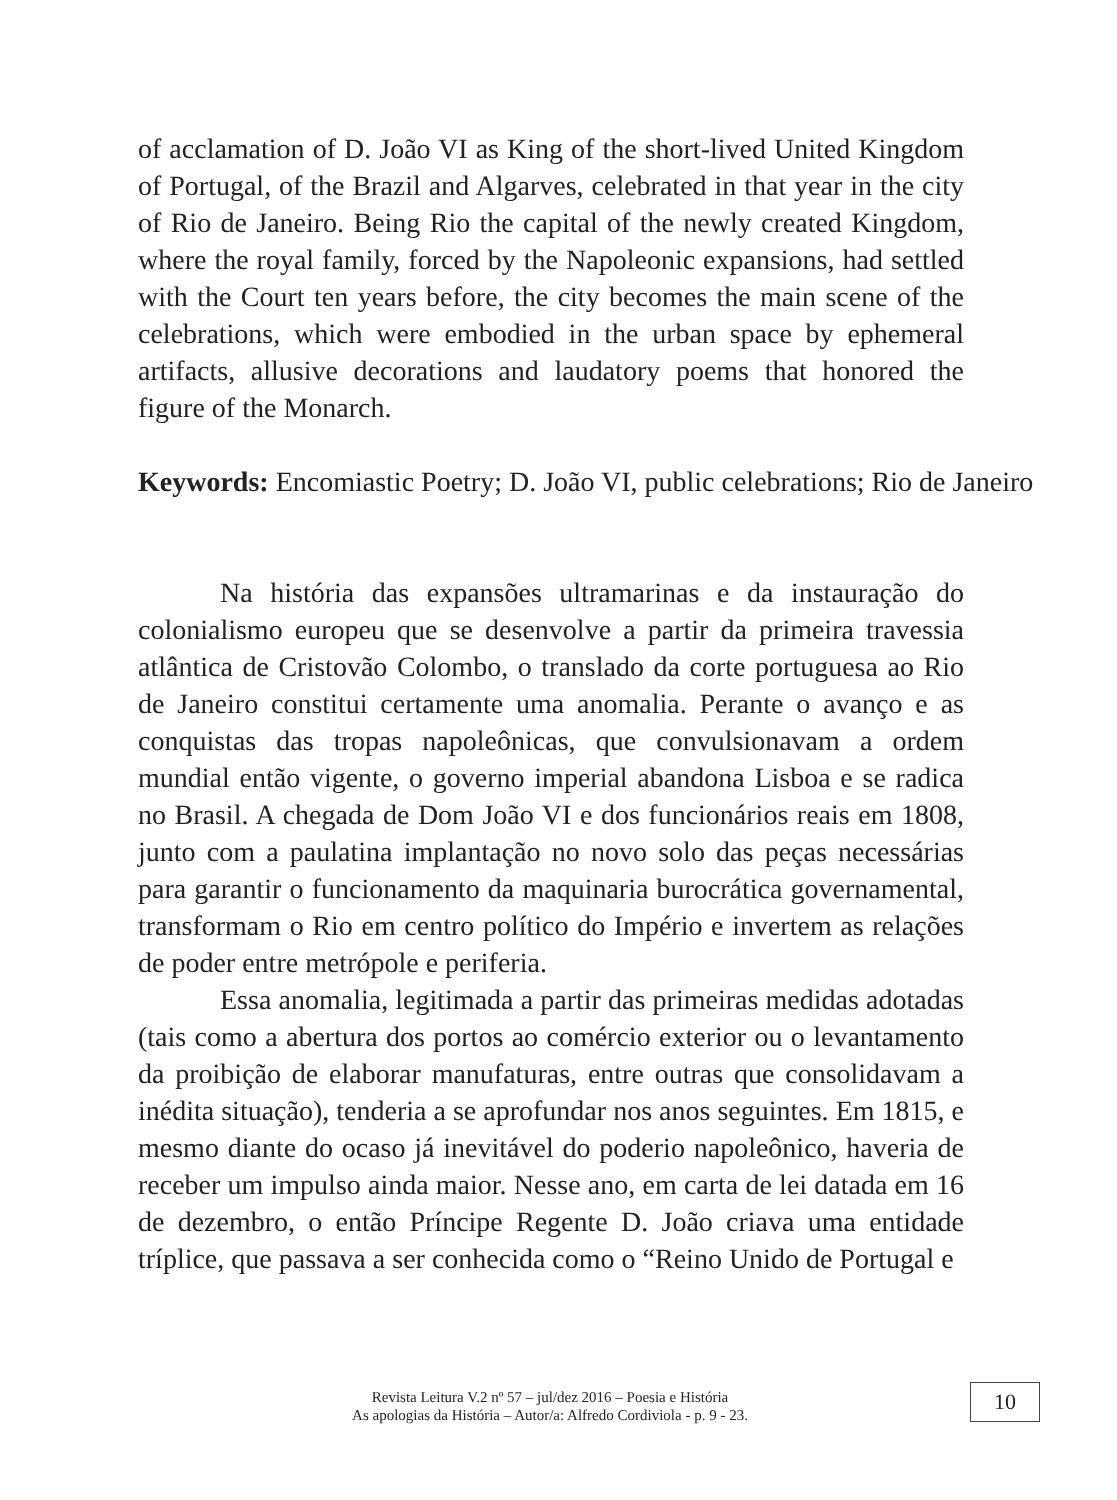of acclamation of D. João VI as King of the short-lived United Kingdom of Portugal, of the Brazil and Algarves, celebrated in that year in the city of Rio de Janeiro. Being Rio the capital of the newly created Kingdom, where the royal family, forced by the Napoleonic expansions, had settled with the Court ten years before, the city becomes the main scene of the celebrations, which were embodied in the urban space by ephemeral artifacts, allusive decorations and laudatory poems that honored the figure of the Monarch.
Keywords: Encomiastic Poetry; D. João VI, public celebrations; Rio de Janeiro
Na história das expansões ultramarinas e da instauração do colonialismo europeu que se desenvolve a partir da primeira travessia atlântica de Cristovão Colombo, o translado da corte portuguesa ao Rio de Janeiro constitui certamente uma anomalia. Perante o avanço e as conquistas das tropas napoleônicas, que convulsionavam a ordem mundial então vigente, o governo imperial abandona Lisboa e se radica no Brasil. A chegada de Dom João VI e dos funcionários reais em 1808, junto com a paulatina implantação no novo solo das peças necessárias para garantir o funcionamento da maquinaria burocrática governamental, transformam o Rio em centro político do Império e invertem as relações de poder entre metrópole e periferia.
Essa anomalia, legitimada a partir das primeiras medidas adotadas (tais como a abertura dos portos ao comércio exterior ou o levantamento da proibição de elaborar manufaturas, entre outras que consolidavam a inédita situação), tenderia a se aprofundar nos anos seguintes. Em 1815, e mesmo diante do ocaso já inevitável do poderio napoleônico, haveria de receber um impulso ainda maior. Nesse ano, em carta de lei datada em 16 de dezembro, o então Príncipe Regente D. João criava uma entidade tríplice, que passava a ser conhecida como o “Reino Unido de Portugal e
Revista Leitura V.2 nº 57 – jul/dez 2016 – Poesia e História
As apologias da História – Autor/a: Alfredo Cordiviola - p. 9 - 23.
10